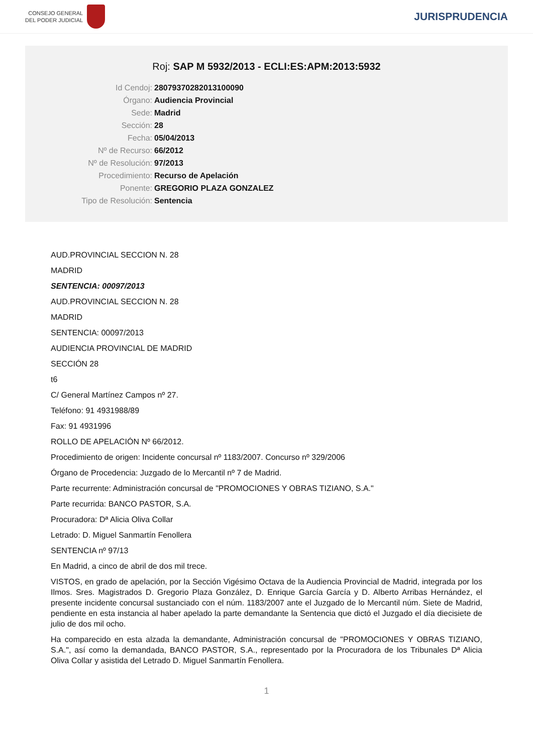CONSEJO GENERAL
DEL PODER JUDICIAL
JURISPRUDENCIA
Roj: SAP M 5932/2013 - ECLI:ES:APM:2013:5932
Id Cendoj: 28079370282013100090
Órgano: Audiencia Provincial
Sede: Madrid
Sección: 28
Fecha: 05/04/2013
Nº de Recurso: 66/2012
Nº de Resolución: 97/2013
Procedimiento: Recurso de Apelación
Ponente: GREGORIO PLAZA GONZALEZ
Tipo de Resolución: Sentencia
AUD.PROVINCIAL SECCION N. 28
MADRID
SENTENCIA: 00097/2013
AUD.PROVINCIAL SECCION N. 28
MADRID
SENTENCIA: 00097/2013
AUDIENCIA PROVINCIAL DE MADRID
SECCIÓN 28
t6
C/ General Martínez Campos nº 27.
Teléfono: 91 4931988/89
Fax: 91 4931996
ROLLO DE APELACIÓN Nº 66/2012.
Procedimiento de origen: Incidente concursal nº 1183/2007. Concurso nº 329/2006
Órgano de Procedencia: Juzgado de lo Mercantil nº 7 de Madrid.
Parte recurrente: Administración concursal de "PROMOCIONES Y OBRAS TIZIANO, S.A."
Parte recurrida: BANCO PASTOR, S.A.
Procuradora: Dª Alicia Oliva Collar
Letrado: D. Miguel Sanmartín Fenollera
SENTENCIA nº 97/13
En Madrid, a cinco de abril de dos mil trece.
VISTOS, en grado de apelación, por la Sección Vigésimo Octava de la Audiencia Provincial de Madrid, integrada por los Ilmos. Sres. Magistrados D. Gregorio Plaza González, D. Enrique García García y D. Alberto Arribas Hernández, el presente incidente concursal sustanciado con el núm. 1183/2007 ante el Juzgado de lo Mercantil núm. Siete de Madrid, pendiente en esta instancia al haber apelado la parte demandante la Sentencia que dictó el Juzgado el día diecisiete de julio de dos mil ocho.
Ha comparecido en esta alzada la demandante, Administración concursal de "PROMOCIONES Y OBRAS TIZIANO, S.A.", así como la demandada, BANCO PASTOR, S.A., representado por la Procuradora de los Tribunales Dª Alicia Oliva Collar y asistida del Letrado D. Miguel Sanmartín Fenollera.
1